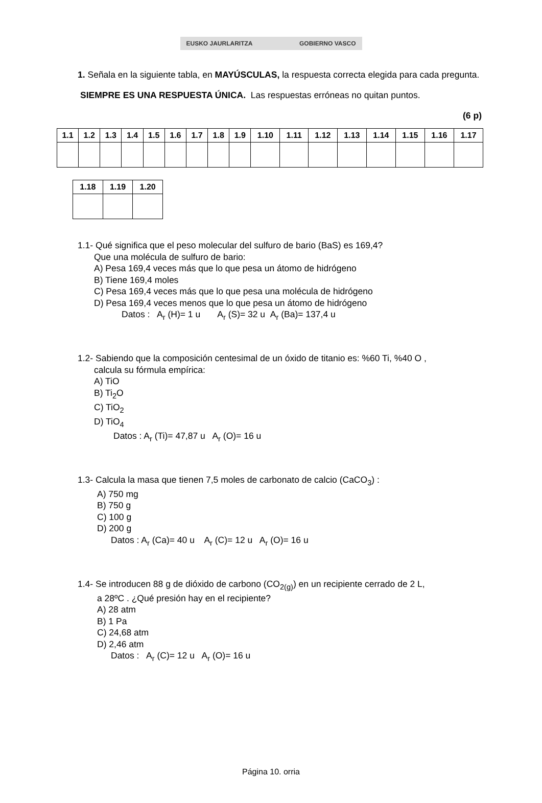EUSKO JAURLARITZA GOBIERNO VASCO
1. Señala en la siguiente tabla, en MAYÚSCULAS, la respuesta correcta elegida para cada pregunta.
SIEMPRE ES UNA RESPUESTA ÚNICA. Las respuestas erróneas no quitan puntos.
(6 p)
| 1.1 | 1.2 | 1.3 | 1.4 | 1.5 | 1.6 | 1.7 | 1.8 | 1.9 | 1.10 | 1.11 | 1.12 | 1.13 | 1.14 | 1.15 | 1.16 | 1.17 |
| --- | --- | --- | --- | --- | --- | --- | --- | --- | --- | --- | --- | --- | --- | --- | --- | --- |
| 1.18 | 1.19 | 1.20 |
| --- | --- | --- |
1.1- Qué significa que el peso molecular del sulfuro de bario (BaS) es 169,4?
Que una molécula de sulfuro de bario:
A) Pesa 169,4 veces más que lo que pesa un átomo de hidrógeno
B) Tiene 169,4 moles
C) Pesa 169,4 veces más que lo que pesa una molécula de hidrógeno
D) Pesa 169,4 veces menos que lo que pesa un átomo de hidrógeno
Datos : A<sub>r</sub> (H)= 1 u A<sub>r</sub> (S)= 32 u A<sub>r</sub> (Ba)= 137,4 u
1.2- Sabiendo que la composición centesimal de un óxido de titanio es: %60 Ti, %40 O ,
calcula su fórmula empírica:
A) TiO
B) Ti<sub>2</sub>O
C) TiO<sub>2</sub>
D) TiO<sub>4</sub>
Datos : A<sub>r</sub> (Ti)= 47,87 u A<sub>r</sub> (O)= 16 u
1.3- Calcula la masa que tienen 7,5 moles de carbonato de calcio (CaCO<sub>3</sub>) :
A) 750 mg
B) 750 g
C) 100 g
D) 200 g
Datos : A<sub>r</sub> (Ca)= 40 u A<sub>r</sub> (C)= 12 u A<sub>r</sub> (O)= 16 u
1.4- Se introducen 88 g de dióxido de carbono (CO<sub>2(g)</sub>) en un recipiente cerrado de 2 L,
a 28ºC . ¿Qué presión hay en el recipiente?
A) 28 atm
B) 1 Pa
C) 24,68 atm
D) 2,46 atm
Datos : A<sub>r</sub> (C)= 12 u A<sub>r</sub> (O)= 16 u
Página 10. orria